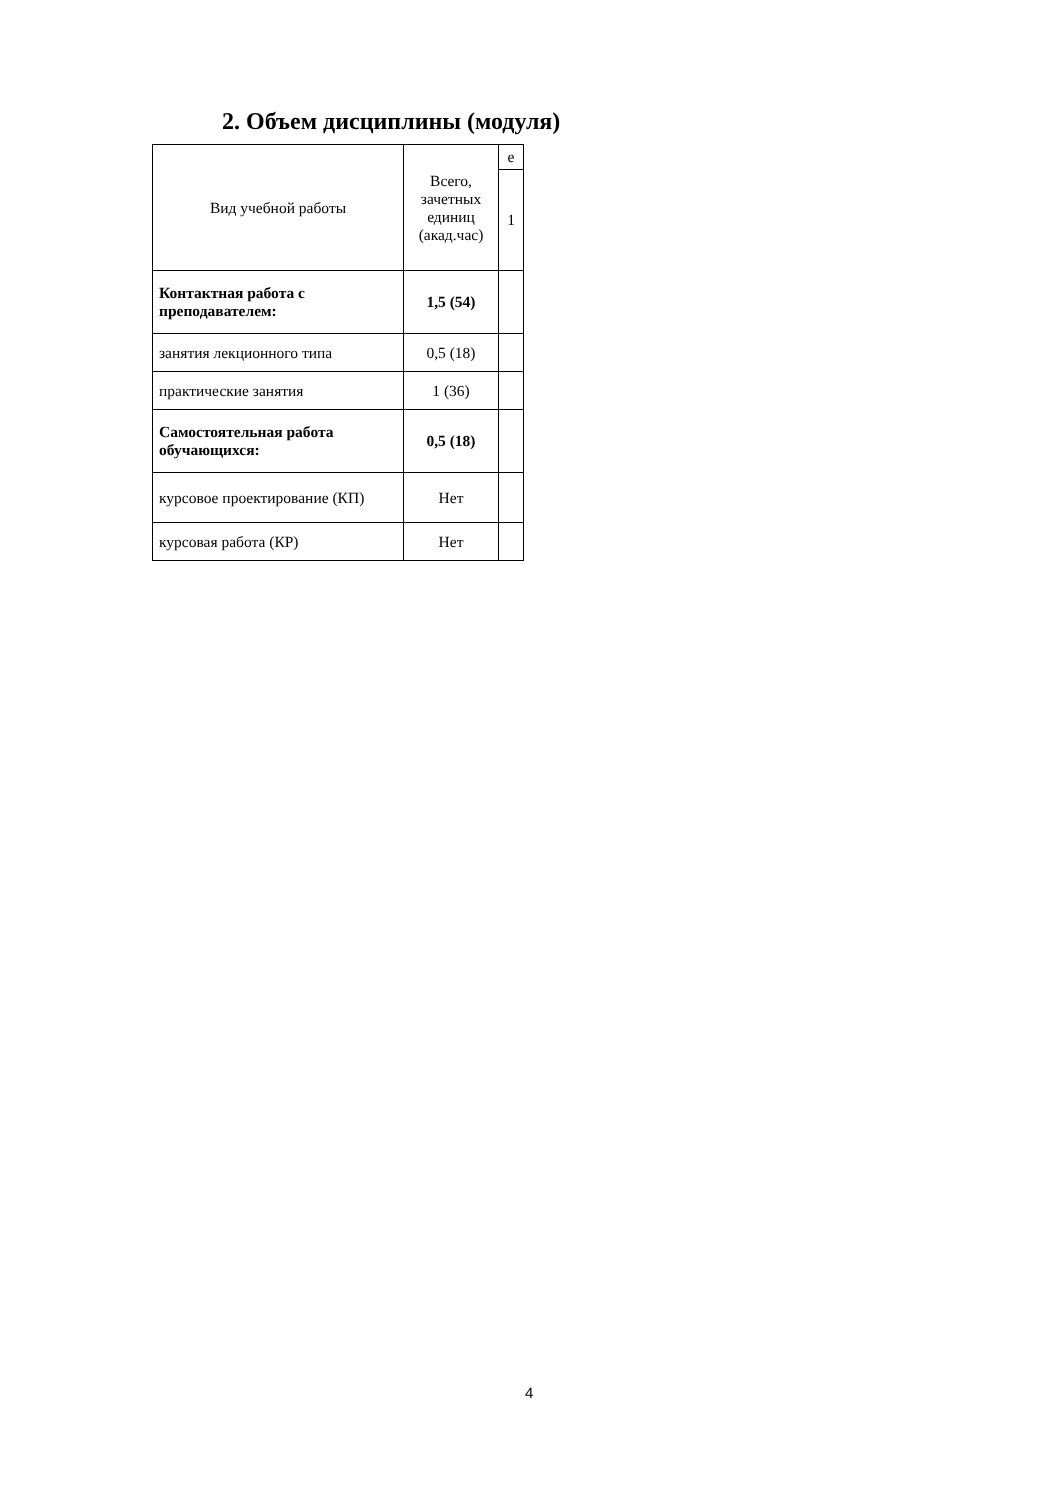2. Объем дисциплины (модуля)
| Вид учебной работы | Всего, зачетных единиц (акад.час) | е |
| --- | --- | --- |
| | | 1 |
| Контактная работа с преподавателем: | 1,5 (54) | |
| занятия лекционного типа | 0,5 (18) | |
| практические занятия | 1 (36) | |
| Самостоятельная работа обучающихся: | 0,5 (18) | |
| курсовое проектирование (КП) | Нет | |
| курсовая работа (КР) | Нет | |
4